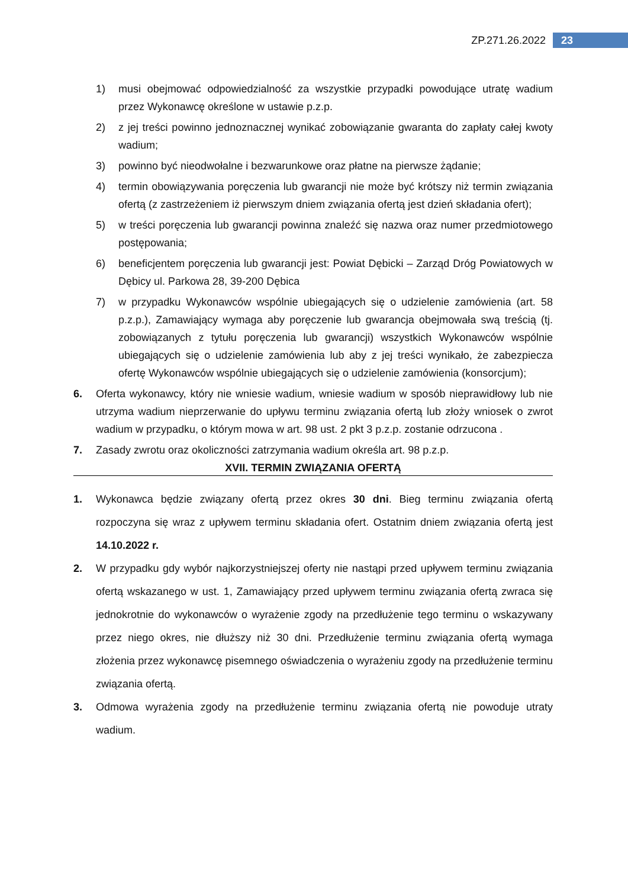ZP.271.26.2022 23
1) musi obejmować odpowiedzialność za wszystkie przypadki powodujące utratę wadium przez Wykonawcę określone w ustawie p.z.p.
2) z jej treści powinno jednoznacznej wynikać zobowiązanie gwaranta do zapłaty całej kwoty wadium;
3) powinno być nieodwołalne i bezwarunkowe oraz płatne na pierwsze żądanie;
4) termin obowiązywania poręczenia lub gwarancji nie może być krótszy niż termin związania ofertą (z zastrzeżeniem iż pierwszym dniem związania ofertą jest dzień składania ofert);
5) w treści poręczenia lub gwarancji powinna znaleźć się nazwa oraz numer przedmiotowego postępowania;
6) beneficjentem poręczenia lub gwarancji jest: Powiat Dębicki – Zarząd Dróg Powiatowych w Dębicy ul. Parkowa 28, 39-200 Dębica
7) w przypadku Wykonawców wspólnie ubiegających się o udzielenie zamówienia (art. 58 p.z.p.), Zamawiający wymaga aby poręczenie lub gwarancja obejmowała swą treścią (tj. zobowiązanych z tytułu poręczenia lub gwarancji) wszystkich Wykonawców wspólnie ubiegających się o udzielenie zamówienia lub aby z jej treści wynikało, że zabezpiecza ofertę Wykonawców wspólnie ubiegających się o udzielenie zamówienia (konsorcjum);
6. Oferta wykonawcy, który nie wniesie wadium, wniesie wadium w sposób nieprawidłowy lub nie utrzyma wadium nieprzerwanie do upływu terminu związania ofertą lub złoży wniosek o zwrot wadium w przypadku, o którym mowa w art. 98 ust. 2 pkt 3 p.z.p. zostanie odrzucona .
7. Zasady zwrotu oraz okoliczności zatrzymania wadium określa art. 98 p.z.p.
XVII. TERMIN ZWIĄZANIA OFERTĄ
1. Wykonawca będzie związany ofertą przez okres 30 dni. Bieg terminu związania ofertą rozpoczyna się wraz z upływem terminu składania ofert. Ostatnim dniem związania ofertą jest 14.10.2022 r.
2. W przypadku gdy wybór najkorzystniejszej oferty nie nastąpi przed upływem terminu związania ofertą wskazanego w ust. 1, Zamawiający przed upływem terminu związania ofertą zwraca się jednokrotnie do wykonawców o wyrażenie zgody na przedłużenie tego terminu o wskazywany przez niego okres, nie dłuższy niż 30 dni. Przedłużenie terminu związania ofertą wymaga złożenia przez wykonawcę pisemnego oświadczenia o wyrażeniu zgody na przedłużenie terminu związania ofertą.
3. Odmowa wyrażenia zgody na przedłużenie terminu związania ofertą nie powoduje utraty wadium.